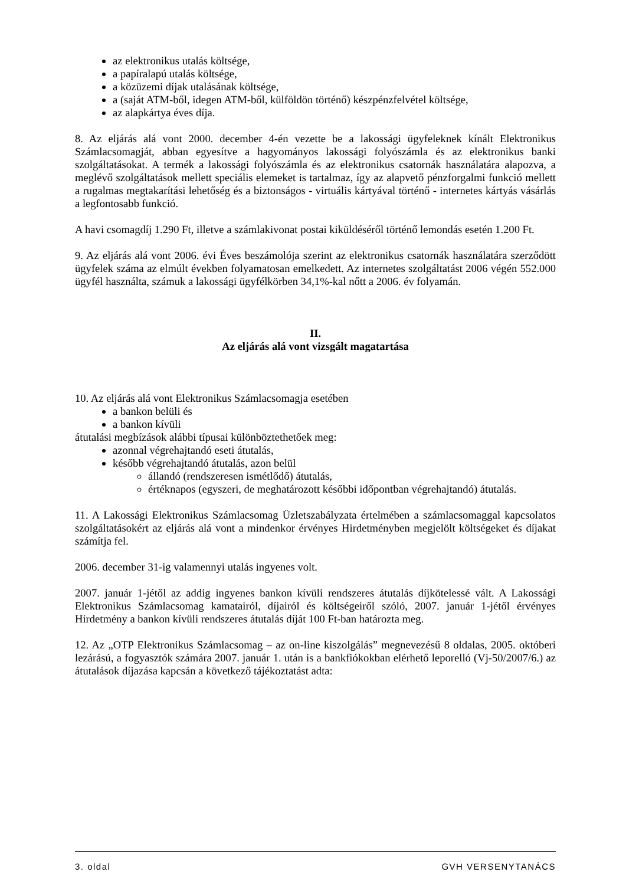az elektronikus utalás költsége,
a papíralapú utalás költsége,
a közüzemi díjak utalásának költsége,
a (saját ATM-ből, idegen ATM-ből, külföldön történő) készpénzfelvétel költsége,
az alapkártya éves díja.
8. Az eljárás alá vont 2000. december 4-én vezette be a lakossági ügyfeleknek kínált Elektronikus Számlacsomagját, abban egyesítve a hagyományos lakossági folyószámla és az elektronikus banki szolgáltatásokat. A termék a lakossági folyószámla és az elektronikus csatornák használatára alapozva, a meglévő szolgáltatások mellett speciális elemeket is tartalmaz, így az alapvető pénzforgalmi funkció mellett a rugalmas megtakarítási lehetőség és a biztonságos - virtuális kártyával történő - internetes kártyás vásárlás a legfontosabb funkció.
A havi csomagdíj 1.290 Ft, illetve a számlakivonat postai kiküldéséről történő lemondás esetén 1.200 Ft.
9. Az eljárás alá vont 2006. évi Éves beszámolója szerint az elektronikus csatornák használatára szerződött ügyfelek száma az elmúlt években folyamatosan emelkedett. Az internetes szolgáltatást 2006 végén 552.000 ügyfél használta, számuk a lakossági ügyfélkörben 34,1%-kal nőtt a 2006. év folyamán.
II.
Az eljárás alá vont vizsgált magatartása
10. Az eljárás alá vont Elektronikus Számlacsomagja esetében
a bankon belüli és
a bankon kívüli
átutalási megbízások alábbi típusai különböztethetőek meg:
azonnal végrehajtandó eseti átutalás,
később végrehajtandó átutalás, azon belül
állandó (rendszeresen ismétlődő) átutalás,
értéknapos (egyszeri, de meghatározott későbbi időpontban végrehajtandó) átutalás.
11. A Lakossági Elektronikus Számlacsomag Üzletszabályzata értelmében a számlacsomaggal kapcsolatos szolgáltatásokért az eljárás alá vont a mindenkor érvényes Hirdetményben megjelölt költségeket és díjakat számítja fel.
2006. december 31-ig valamennyi utalás ingyenes volt.
2007. január 1-jétől az addig ingyenes bankon kívüli rendszeres átutalás díjkötelessé vált. A Lakossági Elektronikus Számlacsomag kamatairól, díjairól és költségeiről szóló, 2007. január 1-jétől érvényes Hirdetmény a bankon kívüli rendszeres átutalás díját 100 Ft-ban határozta meg.
12. Az „OTP Elektronikus Számlacsomag – az on-line kiszolgálás” megnevezésű 8 oldalas, 2005. októberi lezárású, a fogyasztók számára 2007. január 1. után is a bankfiókokban elérhető leporelló (Vj-50/2007/6.) az átutalások díjazása kapcsán a következő tájékoztatást adta:
3. oldal GVH VERSENYTANÁCS